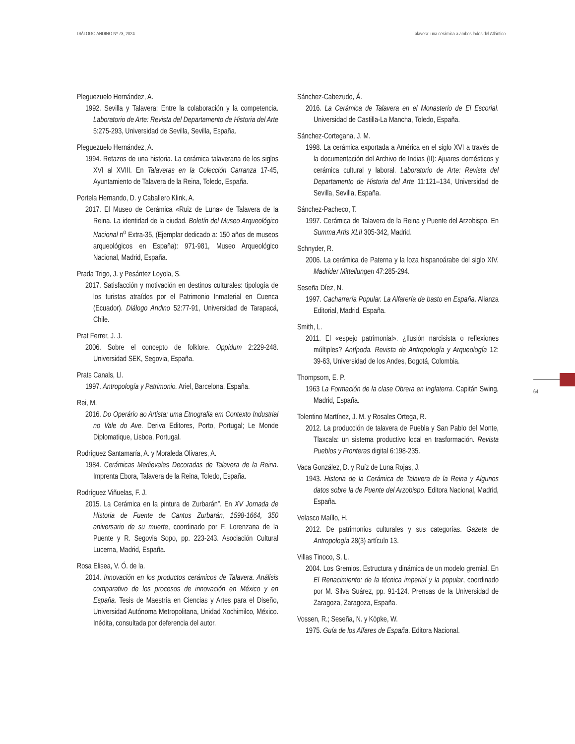DIÁLOGO ANDINO Nº 73, 2024 Talavera: una cerámica a ambos lados del Atlántico
Pleguezuelo Hernández, A.
1992. Sevilla y Talavera: Entre la colaboración y la competencia. Laboratorio de Arte: Revista del Departamento de Historia del Arte 5:275-293, Universidad de Sevilla, Sevilla, España.
Pleguezuelo Hernández, A.
1994. Retazos de una historia. La cerámica talaverana de los siglos XVI al XVIII. En Talaveras en la Colección Carranza 17-45, Ayuntamiento de Talavera de la Reina, Toledo, España.
Portela Hernando, D. y Caballero Klink, A.
2017. El Museo de Cerámica «Ruiz de Luna» de Talavera de la Reina. La identidad de la ciudad. Boletín del Museo Arqueológico Nacional n<sup>o</sup> Extra-35, (Ejemplar dedicado a: 150 años de museos arqueológicos en España): 971-981, Museo Arqueológico Nacional, Madrid, España.
Prada Trigo, J. y Pesántez Loyola, S.
2017. Satisfacción y motivación en destinos culturales: tipología de los turistas atraídos por el Patrimonio Inmaterial en Cuenca (Ecuador). Diálogo Andino 52:77-91, Universidad de Tarapacá, Chile.
Prat Ferrer, J. J.
2006. Sobre el concepto de folklore. Oppidum 2:229-248. Universidad SEK, Segovia, España.
Prats Canals, Ll.
1997. Antropología y Patrimonio. Ariel, Barcelona, España.
Rei, M.
2016. Do Operário ao Artista: uma Etnografia em Contexto Industrial no Vale do Ave. Deriva Editores, Porto, Portugal; Le Monde Diplomatique, Lisboa, Portugal.
Rodríguez Santamaría, A. y Moraleda Olivares, A.
1984. Cerámicas Medievales Decoradas de Talavera de la Reina. Imprenta Ebora, Talavera de la Reina, Toledo, España.
Rodríguez Viñuelas, F. J.
2015. La Cerámica en la pintura de Zurbarán”. En XV Jornada de Historia de Fuente de Cantos Zurbarán, 1598-1664, 350 aniversario de su muerte, coordinado por F. Lorenzana de la Puente y R. Segovia Sopo, pp. 223-243. Asociación Cultural Lucerna, Madrid, España.
Rosa Elisea, V. Ó. de la.
2014. Innovación en los productos cerámicos de Talavera. Análisis comparativo de los procesos de innovación en México y en España. Tesis de Maestría en Ciencias y Artes para el Diseño, Universidad Autónoma Metropolitana, Unidad Xochimilco, México. Inédita, consultada por deferencia del autor.
Sánchez-Cabezudo, Á.
2016. La Cerámica de Talavera en el Monasterio de El Escorial. Universidad de Castilla-La Mancha, Toledo, España.
Sánchez-Cortegana, J. M.
1998. La cerámica exportada a América en el siglo XVI a través de la documentación del Archivo de Indias (II): Ajuares domésticos y cerámica cultural y laboral. Laboratorio de Arte: Revista del Departamento de Historia del Arte 11:121–134, Universidad de Sevilla, Sevilla, España.
Sánchez-Pacheco, T.
1997. Cerámica de Talavera de la Reina y Puente del Arzobispo. En Summa Artis XLII 305-342, Madrid.
Schnyder, R.
2006. La cerámica de Paterna y la loza hispanoárabe del siglo XIV. Madrider Mitteilungen 47:285-294.
Seseña Díez, N.
1997. Cacharrería Popular. La Alfarería de basto en España. Alianza Editorial, Madrid, España.
Smith, L.
2011. El «espejo patrimonial». ¿Ilusión narcisista o reflexiones múltiples? Antípoda. Revista de Antropología y Arqueología 12: 39-63, Universidad de los Andes, Bogotá, Colombia.
Thompsom, E. P.
1963 La Formación de la clase Obrera en Inglaterra. Capitán Swing, Madrid, España.
Tolentino Martínez, J. M. y Rosales Ortega, R.
2012. La producción de talavera de Puebla y San Pablo del Monte, Tlaxcala: un sistema productivo local en trasformación. Revista Pueblos y Fronteras digital 6:198-235.
Vaca González, D. y Ruíz de Luna Rojas, J.
1943. Historia de la Cerámica de Talavera de la Reina y Algunos datos sobre la de Puente del Arzobispo. Editora Nacional, Madrid, España.
Velasco Maíllo, H.
2012. De patrimonios culturales y sus categorías. Gazeta de Antropología 28(3) artículo 13.
Villas Tinoco, S. L.
2004. Los Gremios. Estructura y dinámica de un modelo gremial. En El Renacimiento: de la técnica imperial y la popular, coordinado por M. Silva Suárez, pp. 91-124. Prensas de la Universidad de Zaragoza, Zaragoza, España.
Vossen, R.; Seseña, N. y Köpke, W.
1975. Guía de los Alfares de España. Editora Nacional.
64